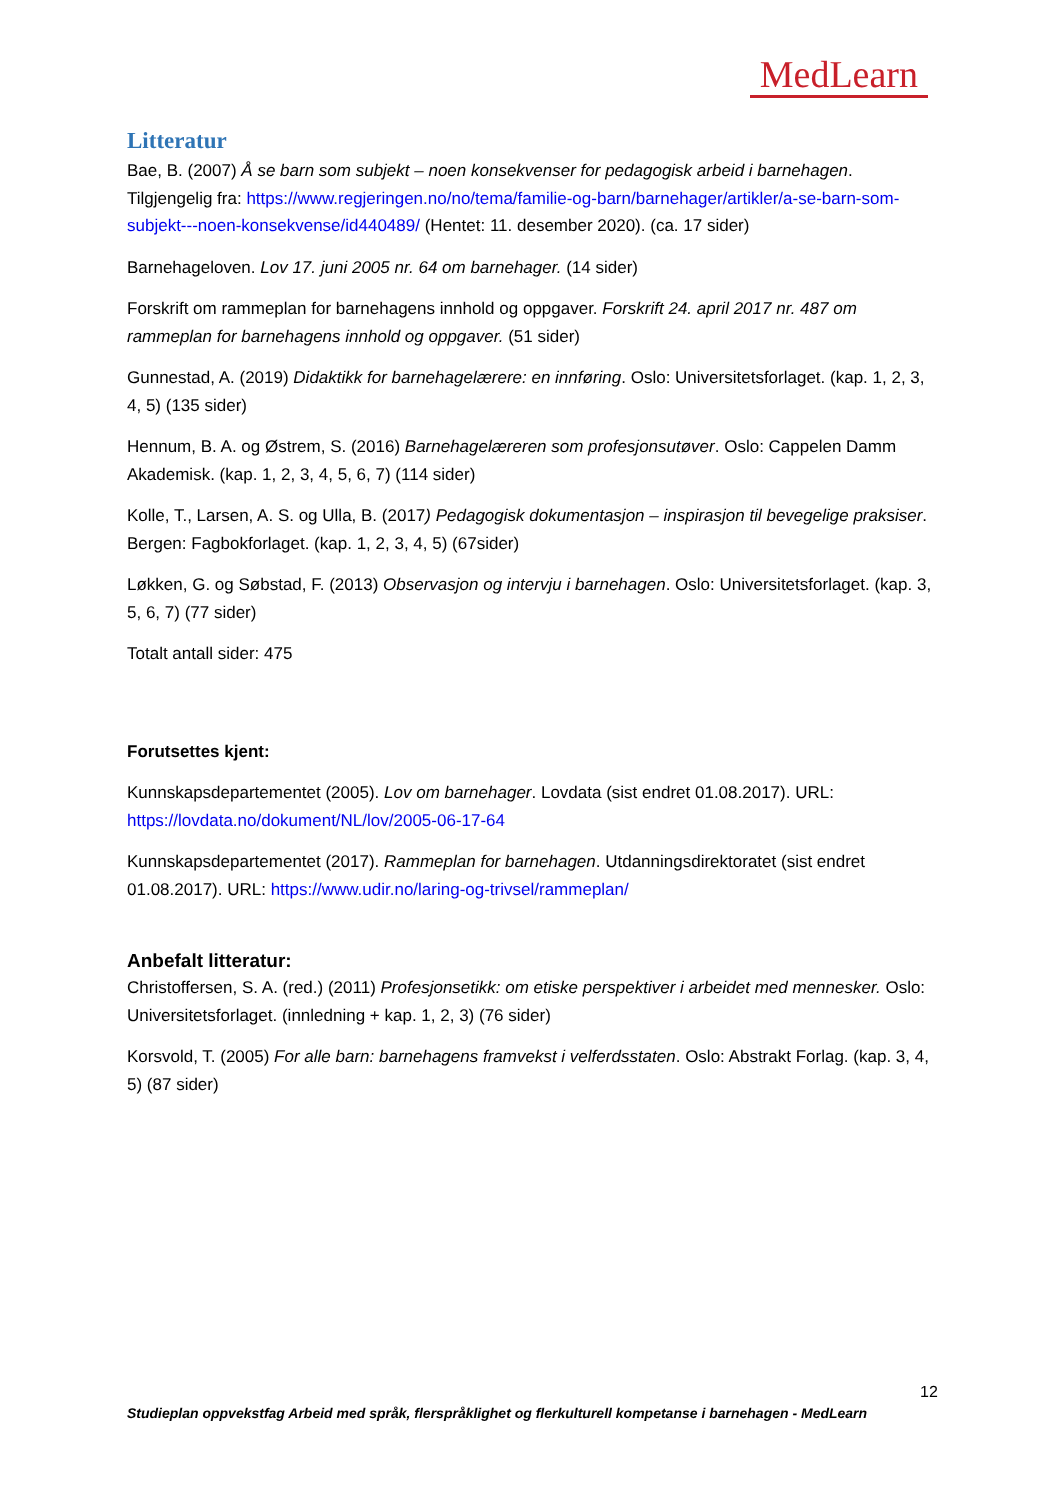MedLearn
Litteratur
Bae, B. (2007) Å se barn som subjekt – noen konsekvenser for pedagogisk arbeid i barnehagen. Tilgjengelig fra: https://www.regjeringen.no/no/tema/familie-og-barn/barnehager/artikler/a-se-barn-som-subjekt---noen-konsekvense/id440489/ (Hentet: 11. desember 2020). (ca. 17 sider)
Barnehageloven. Lov 17. juni 2005 nr. 64 om barnehager. (14 sider)
Forskrift om rammeplan for barnehagens innhold og oppgaver. Forskrift 24. april 2017 nr. 487 om rammeplan for barnehagens innhold og oppgaver. (51 sider)
Gunnestad, A. (2019) Didaktikk for barnehagelærere: en innføring. Oslo: Universitetsforlaget. (kap. 1, 2, 3, 4, 5) (135 sider)
Hennum, B. A. og Østrem, S. (2016) Barnehagelæreren som profesjonsutøver. Oslo: Cappelen Damm Akademisk. (kap. 1, 2, 3, 4, 5, 6, 7) (114 sider)
Kolle, T., Larsen, A. S. og Ulla, B. (2017) Pedagogisk dokumentasjon – inspirasjon til bevegelige praksiser. Bergen: Fagbokforlaget. (kap. 1, 2, 3, 4, 5) (67sider)
Løkken, G. og Søbstad, F. (2013) Observasjon og intervju i barnehagen. Oslo: Universitetsforlaget. (kap. 3, 5, 6, 7) (77 sider)
Totalt antall sider: 475
Forutsettes kjent:
Kunnskapsdepartementet (2005). Lov om barnehager. Lovdata (sist endret 01.08.2017). URL: https://lovdata.no/dokument/NL/lov/2005-06-17-64
Kunnskapsdepartementet (2017). Rammeplan for barnehagen. Utdanningsdirektoratet (sist endret 01.08.2017). URL: https://www.udir.no/laring-og-trivsel/rammeplan/
Anbefalt litteratur:
Christoffersen, S. A. (red.) (2011) Profesjonsetikk: om etiske perspektiver i arbeidet med mennesker. Oslo: Universitetsforlaget. (innledning + kap. 1, 2, 3) (76 sider)
Korsvold, T. (2005) For alle barn: barnehagens framvekst i velferdsstaten. Oslo: Abstrakt Forlag. (kap. 3, 4, 5) (87 sider)
12
Studieplan oppvekstfag Arbeid med språk, flerspråklighet og flerkulturell kompetanse i barnehagen - MedLearn